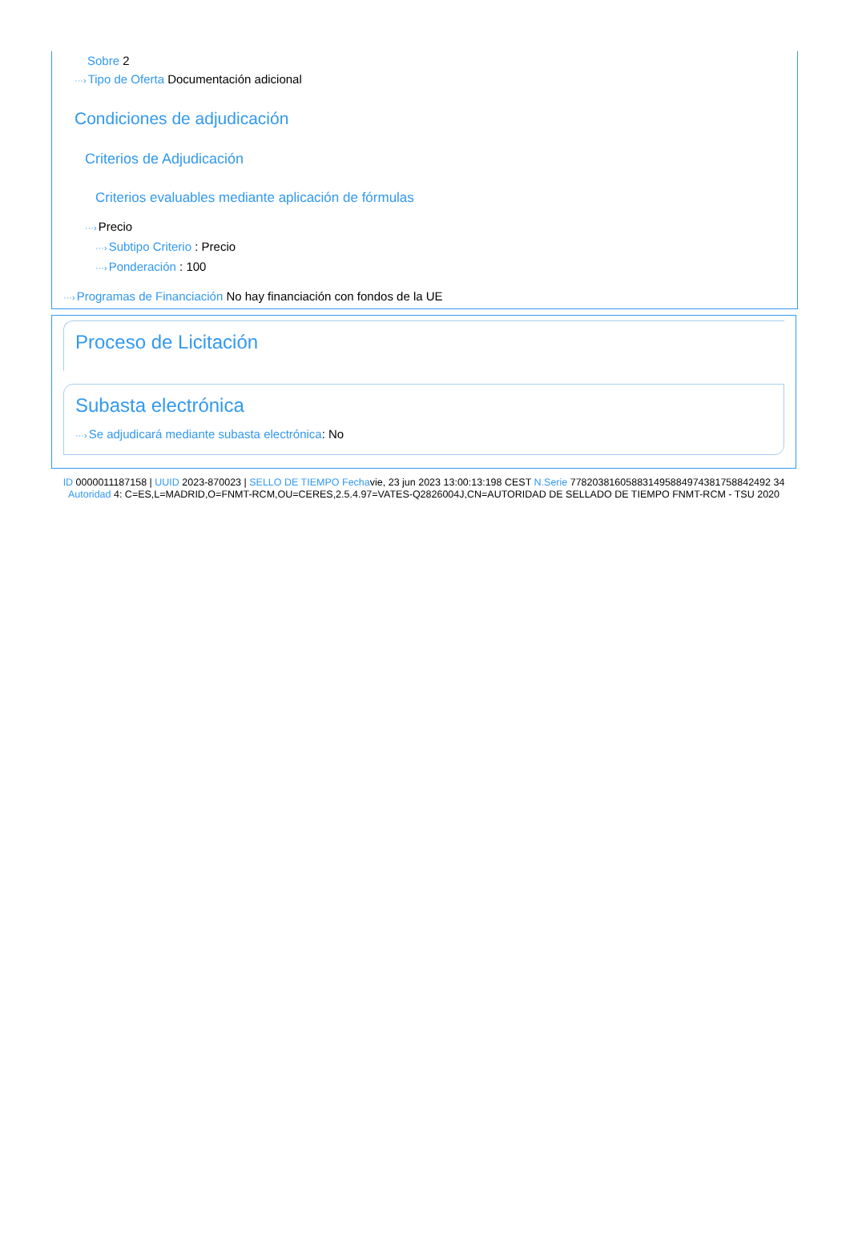Sobre 2
···›Tipo de Oferta Documentación adicional
Condiciones de adjudicación
Criterios de Adjudicación
Criterios evaluables mediante aplicación de fórmulas
···›Precio
···›Subtipo Criterio : Precio
···›Ponderación : 100
···›Programas de Financiación No hay financiación con fondos de la UE
Proceso de Licitación
Subasta electrónica
···›Se adjudicará mediante subasta electrónica: No
ID 0000011187158 | UUID 2023-870023 | SELLO DE TIEMPO Fechavie, 23 jun 2023 13:00:13:198 CEST N.Serie 778203816058831495884974381758842492 34 Autoridad 4: C=ES,L=MADRID,O=FNMT-RCM,OU=CERES,2.5.4.97=VATES-Q2826004J,CN=AUTORIDAD DE SELLADO DE TIEMPO FNMT-RCM - TSU 2020